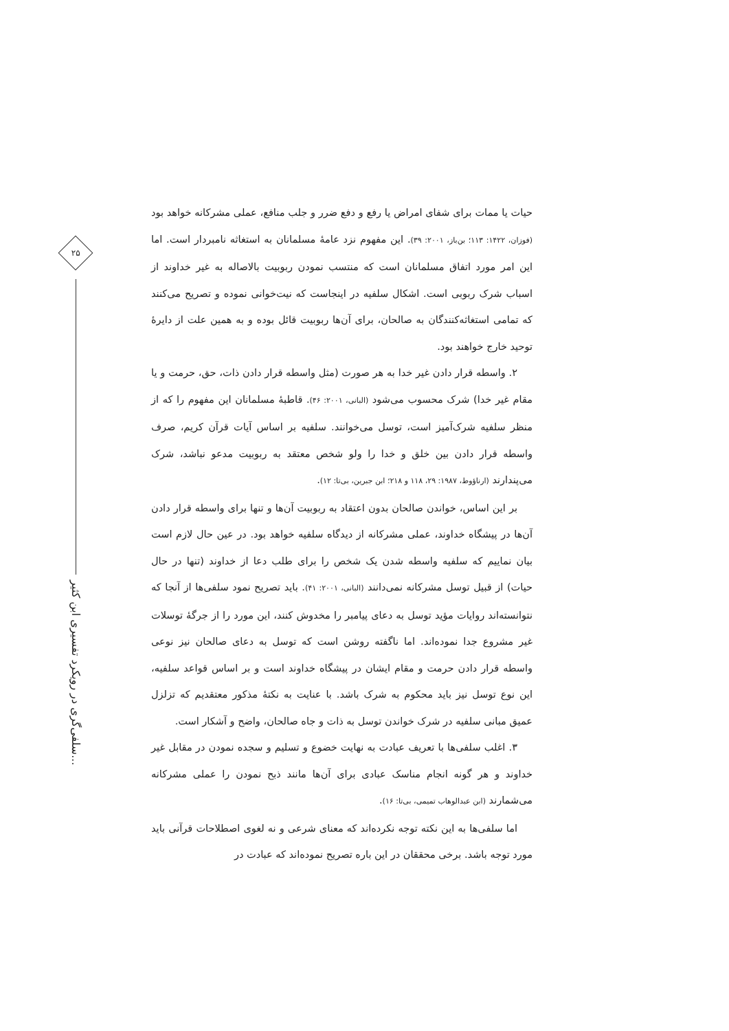۲۵
سلفی‌گری در رویکرد تفسیری ابن کثیر...
حیات یا ممات برای شفای امراض یا رفع و دفع ضرر و جلب منافع، عملی مشرکانه خواهد بود (فوزان، ۱۴۲۲: ۱۱۳؛ بن‌باز، ۲۰۰۱: ۳۹). این مفهوم نزد عامهٔ مسلمانان به استغاثه نامبردار است. اما این امر مورد اتفاق مسلمانان است که منتسب نمودن ربوبیت بالاصاله به غیر خداوند از اسباب شرک ربوبی است. اشکال سلفیه در اینجاست که نیت‌خوانی نموده و تصریح می‌کنند که تمامی استغاثه‌کنندگان به صالحان، برای آن‌ها ربوبیت قائل بوده و به همین علت از دایرهٔ توحید خارج خواهند بود.
۲. واسطه قرار دادن غیر خدا به هر صورت (مثل واسطه قرار دادن ذات، حق، حرمت و یا مقام غیر خدا) شرک محسوب می‌شود (البانی، ۲۰۰۱: ۴۶). قاطبهٔ مسلمانان این مفهوم را که از منظر سلفیه شرک‌آمیز است، توسل می‌خوانند. سلفیه بر اساس آیات قرآن کریم، صرف واسطه قرار دادن بین خلق و خدا را ولو شخص معتقد به ربوبیت مدعو نباشد، شرک می‌پندارند (ارناؤوط، ۱۹۸۷: ۲۹، ۱۱۸ و ۲۱۸؛ ابن جبرین، بی‌تا: ۱۲).
بر این اساس، خواندن صالحان بدون اعتقاد به ربوبیت آن‌ها و تنها برای واسطه قرار دادن آن‌ها در پیشگاه خداوند، عملی مشرکانه از دیدگاه سلفیه خواهد بود. در عین حال لازم است بیان نماییم که سلفیه واسطه شدن یک شخص را برای طلب دعا از خداوند (تنها در حال حیات) از قبیل توسل مشرکانه نمی‌دانند (البانی، ۲۰۰۱: ۴۱). باید تصریح نمود سلفی‌ها از آنجا که نتوانسته‌اند روایات مؤید توسل به دعای پیامبر را مخدوش کنند، این مورد را از جرگهٔ توسلات غیر مشروع جدا نموده‌اند. اما ناگفته روشن است که توسل به دعای صالحان نیز نوعی واسطه قرار دادن حرمت و مقام ایشان در پیشگاه خداوند است و بر اساس قواعد سلفیه، این نوع توسل نیز باید محکوم به شرک باشد. با عنایت به نکتهٔ مذکور معتقدیم که تزلزل عمیق مبانی سلفیه در شرک خواندن توسل به ذات و جاه صالحان، واضح و آشکار است.
۳. اغلب سلفی‌ها با تعریف عبادت به نهایت خضوع و تسلیم و سجده نمودن در مقابل غیر خداوند و هر گونه انجام مناسک عبادی برای آن‌ها مانند ذبح نمودن را عملی مشرکانه می‌شمارند (ابن عبدالوهاب تمیمی، بی‌تا: ۱۶).
اما سلفی‌ها به این نکته توجه نکرده‌اند که معنای شرعی و نه لغوی اصطلاحات قرآنی باید مورد توجه باشد. برخی محققان در این باره تصریح نموده‌اند که عبادت در